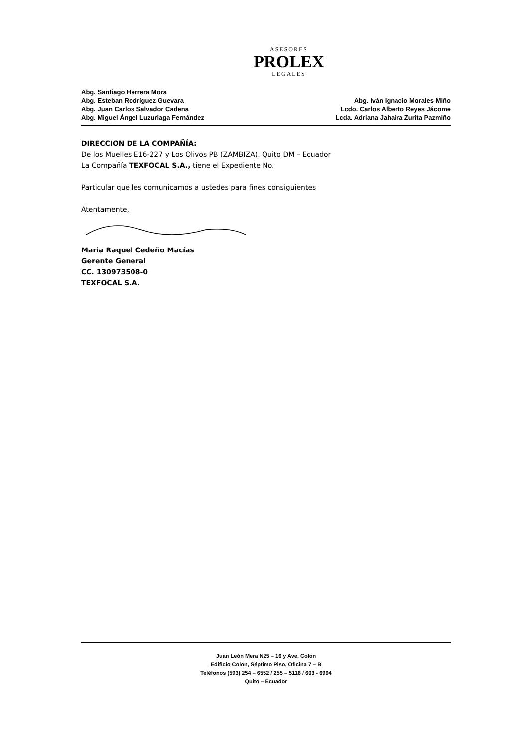ASESORES
PROLEX
LEGALES
Abg. Santiago Herrera Mora
Abg. Esteban Rodríguez Guevara
Abg. Juan Carlos Salvador Cadena
Abg. Miguel Ángel Luzuriaga Fernández
Abg. Iván Ignacio Morales Miño
Lcdo. Carlos Alberto Reyes Jácome
Lcda. Adriana Jahaira Zurita Pazmiño
DIRECCION DE LA COMPAÑÍA:
De los Muelles E16-227 y Los Olivos PB (ZAMBIZA). Quito DM – Ecuador
La Compañía TEXFOCAL S.A., tiene el Expediente No.
Particular que les comunicamos a ustedes para fines consiguientes
Atentamente,
Maria Raquel Cedeño Macías
Gerente General
CC. 130973508-0
TEXFOCAL S.A.
Juan León Mera N25 – 16 y Ave. Colon
Edificio Colon, Séptimo Piso, Oficina 7 – B
Teléfonos (593) 254 – 6552 / 255 – 5116 / 603 - 6994
Quito – Ecuador